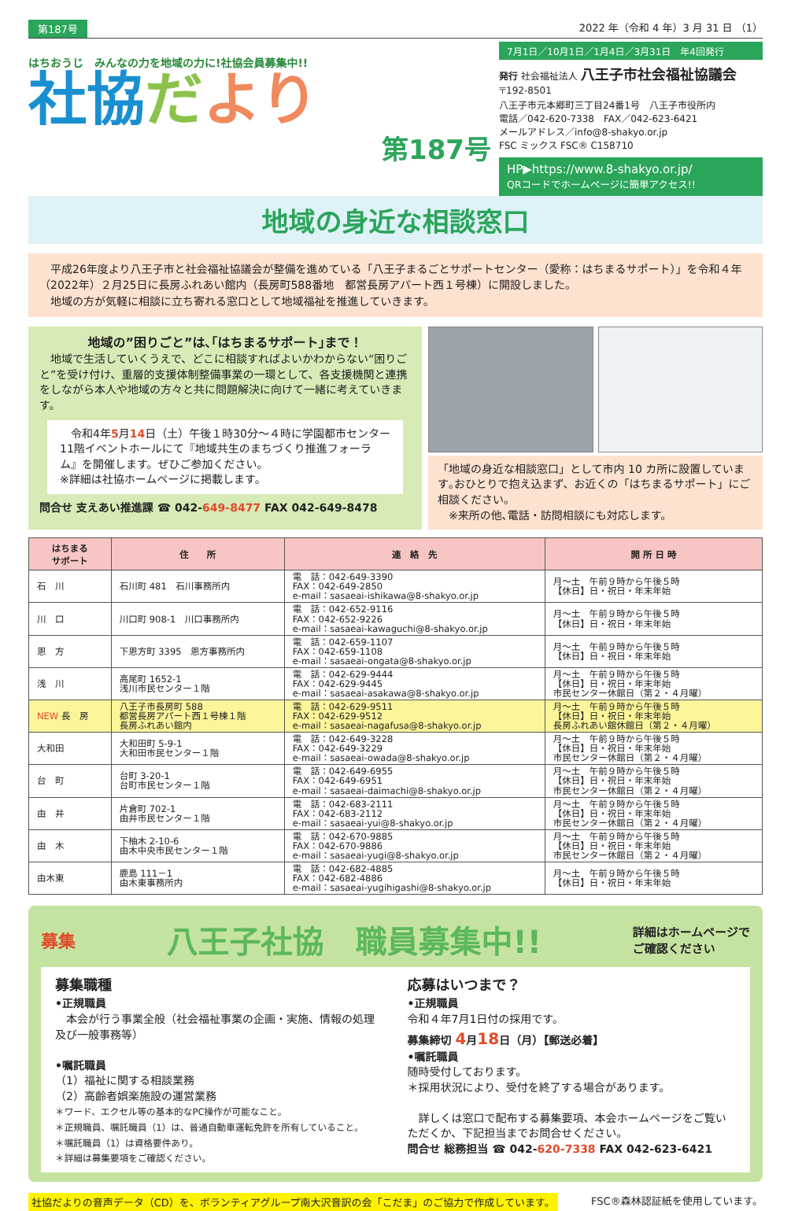第187号 2022 年（令和 4 年）3 月 31 日 （1）
はちおうじ　みんなの力を地域の力に!社協会員募集中!!
社協だより
第187号
7月1日／10月1日／1月4日／3月31日　年4回発行
発行 社会福祉法人 八王子市社会福祉協議会
〒192-8501
八王子市元本郷町三丁目24番1号　八王子市役所内
電話／042-620-7338　FAX／042-623-6421
メールアドレス／info@8-shakyo.or.jp
FSC ミックス FSC® C158710
HP▶https://www.8-shakyo.or.jp/
QRコードでホームページに簡単アクセス!!
地域の身近な相談窓口
　平成26年度より八王子市と社会福祉協議会が整備を進めている「八王子まるごとサポートセンター（愛称：はちまるサポート）」を令和４年（2022年）２月25日に長房ふれあい館内（長房町588番地　都営長房アパート西１号棟）に開設しました。
　地域の方が気軽に相談に立ち寄れる窓口として地域福祉を推進していきます。
地域の”困りごと”は､｢はちまるサポート｣まで！
　地域で生活していくうえで、どこに相談すればよいかわからない“困りごと”を受け付け、重層的支援体制整備事業の一環として、各支援機関と連携をしながら本人や地域の方々と共に問題解決に向けて一緒に考えていきます。
　令和4年5月14日（土）午後１時30分～４時に学園都市センター11階イベントホールにて『地域共生のまちづくり推進フォーラム』を開催します。ぜひご参加ください。
※詳細は社協ホームページに掲載します。
問合せ 支えあい推進課 ☎ 042-649-8477 FAX 042-649-8478
「地域の身近な相談窓口」として市内 10 カ所に設置しています｡おひとりで抱え込まず、お近くの「はちまるサポート」にご相談ください。
　※来所の他､電話・訪問相談にも対応します。
| はちまる サポート | 住 所 | 連 絡 先 | 開 所 日 時 |
| --- | --- | --- | --- |
| 石 川 | 石川町 481 石川事務所内 | 電 話：042-649-3390 FAX：042-649-2850 e-mail：sasaeai-ishikawa@8-shakyo.or.jp | 月～土 午前９時から午後５時 【休日】日・祝日・年末年始 |
| 川 口 | 川口町 908-1 川口事務所内 | 電 話：042-652-9116 FAX：042-652-9226 e-mail：sasaeai-kawaguchi@8-shakyo.or.jp | 月～土 午前９時から午後５時 【休日】日・祝日・年末年始 |
| 恩 方 | 下恩方町 3395 恩方事務所内 | 電 話：042-659-1107 FAX：042-659-1108 e-mail：sasaeai-ongata@8-shakyo.or.jp | 月～土 午前９時から午後５時 【休日】日・祝日・年末年始 |
| 浅 川 | 高尾町 1652-1 浅川市民センター１階 | 電 話：042-629-9444 FAX：042-629-9445 e-mail：sasaeai-asakawa@8-shakyo.or.jp | 月～土 午前９時から午後５時 【休日】日・祝日・年末年始 市民センター休館日（第２・４月曜） |
| NEW 長 房 | 八王子市長房町 588 都営長房アパート西１号棟１階 長房ふれあい館内 | 電 話：042-629-9511 FAX：042-629-9512 e-mail：sasaeai-nagafusa@8-shakyo.or.jp | 月～土 午前９時から午後５時 【休日】日・祝日・年末年始 長房ふれあい館休館日（第２・４月曜） |
| 大和田 | 大和田町 5-9-1 大和田市民センター１階 | 電 話：042-649-3228 FAX：042-649-3229 e-mail：sasaeai-owada@8-shakyo.or.jp | 月～土 午前９時から午後５時 【休日】日・祝日・年末年始 市民センター休館日（第２・４月曜） |
| 台 町 | 台町 3-20-1 台町市民センター１階 | 電 話：042-649-6955 FAX：042-649-6951 e-mail：sasaeai-daimachi@8-shakyo.or.jp | 月～土 午前９時から午後５時 【休日】日・祝日・年末年始 市民センター休館日（第２・４月曜） |
| 由 井 | 片倉町 702-1 由井市民センター１階 | 電 話：042-683-2111 FAX：042-683-2112 e-mail：sasaeai-yui@8-shakyo.or.jp | 月～土 午前９時から午後５時 【休日】日・祝日・年末年始 市民センター休館日（第２・４月曜） |
| 由 木 | 下柚木 2-10-6 由木中央市民センター１階 | 電 話：042-670-9885 FAX：042-670-9886 e-mail：sasaeai-yugi@8-shakyo.or.jp | 月～土 午前９時から午後５時 【休日】日・祝日・年末年始 市民センター休館日（第２・４月曜） |
| 由木東 | 鹿島 111－1 由木東事務所内 | 電 話：042-682-4885 FAX：042-682-4886 e-mail：sasaeai-yugihigashi@8-shakyo.or.jp | 月～土 午前９時から午後５時 【休日】日・祝日・年末年始 |
募集
八王子社協　職員募集中!!
詳細はホームページで
ご確認ください
募集職種
•正規職員
　本会が行う事業全般（社会福祉事業の企画・実施、情報の処理及び一般事務等）
•嘱託職員
（1）福祉に関する相談業務
（2）高齢者娯楽施設の運営業務
＊ワード、エクセル等の基本的なPC操作が可能なこと。
＊正規職員、嘱託職員（1）は、普通自動車運転免許を所有していること。
＊嘱託職員（1）は資格要件あり。
＊詳細は募集要項をご確認ください。
応募はいつまで？
•正規職員
令和４年7月1日付の採用です。
募集締切 4月18日（月）【郵送必着】
•嘱託職員
随時受付しております。
＊採用状況により、受付を終了する場合があります。
　詳しくは窓口で配布する募集要項、本会ホームページをご覧いただくか、下記担当までお問合せください。
問合せ 総務担当 ☎ 042-620-7338 FAX 042-623-6421
社協だよりの音声データ（CD）を、ボランティアグループ南大沢音訳の会「こだま」のご協力で作成しています。 FSC®森林認証紙を使用しています。